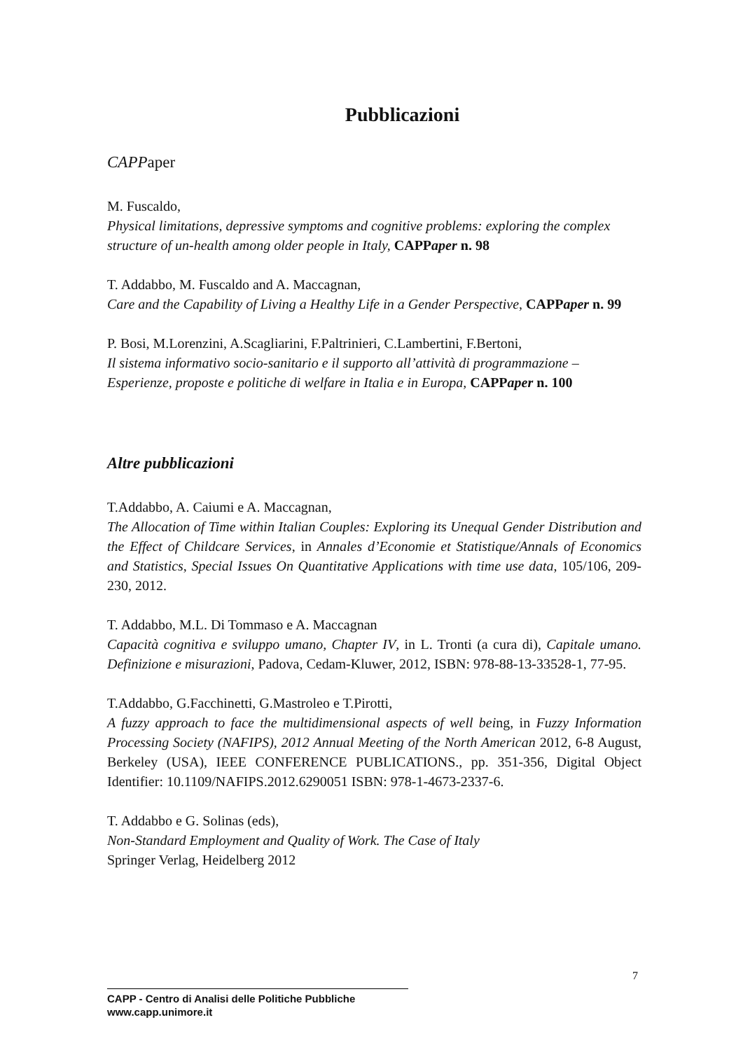Pubblicazioni
CAPPaper
M. Fuscaldo,
Physical limitations, depressive symptoms and cognitive problems: exploring the complex structure of un-health among older people in Italy, CAPPaper n. 98
T. Addabbo, M. Fuscaldo and A. Maccagnan,
Care and the Capability of Living a Healthy Life in a Gender Perspective, CAPPaper n. 99
P. Bosi, M.Lorenzini, A.Scagliarini, F.Paltrinieri, C.Lambertini, F.Bertoni,
Il sistema informativo socio-sanitario e il supporto all’attività di programmazione – Esperienze, proposte e politiche di welfare in Italia e in Europa, CAPPaper n. 100
Altre pubblicazioni
T.Addabbo, A. Caiumi e A. Maccagnan,
The Allocation of Time within Italian Couples: Exploring its Unequal Gender Distribution and the Effect of Childcare Services, in Annales d’Economie et Statistique/Annals of Economics and Statistics, Special Issues On Quantitative Applications with time use data, 105/106, 209-230, 2012.
T. Addabbo, M.L. Di Tommaso e A. Maccagnan
Capacità cognitiva e sviluppo umano, Chapter IV, in L. Tronti (a cura di), Capitale umano. Definizione e misurazioni, Padova, Cedam-Kluwer, 2012, ISBN: 978-88-13-33528-1, 77-95.
T.Addabbo, G.Facchinetti, G.Mastroleo e T.Pirotti,
A fuzzy approach to face the multidimensional aspects of well being, in Fuzzy Information Processing Society (NAFIPS), 2012 Annual Meeting of the North American 2012, 6-8 August, Berkeley (USA), IEEE CONFERENCE PUBLICATIONS., pp. 351-356, Digital Object Identifier: 10.1109/NAFIPS.2012.6290051 ISBN: 978-1-4673-2337-6.
T. Addabbo e G. Solinas (eds),
Non-Standard Employment and Quality of Work. The Case of Italy
Springer Verlag, Heidelberg 2012
7
CAPP - Centro di Analisi delle Politiche Pubbliche
www.capp.unimore.it